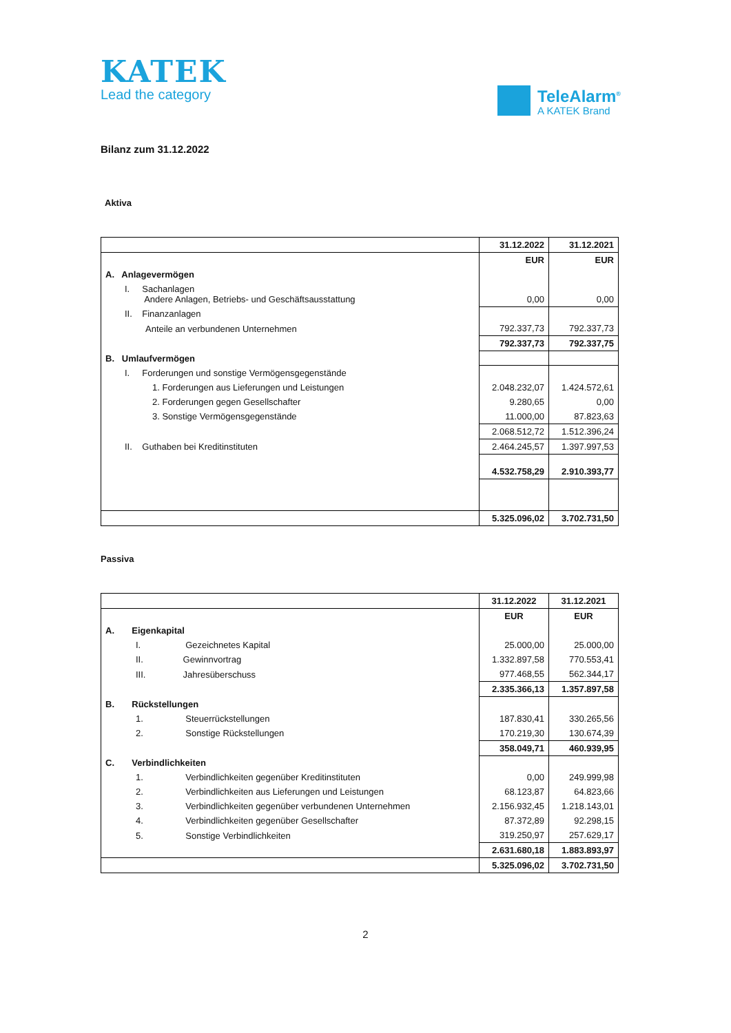KATEK
Lead the category
TeleAlarm<sup>®</sup>
A KATEK Brand
Bilanz zum 31.12.2022
Aktiva
| | 31.12.2022 | 31.12.2021 |
| | EUR | EUR |
| A. Anlagevermögen | | |
| I. Sachanlagen Andere Anlagen, Betriebs- und Geschäftsausstattung | 0,00 | 0,00 |
| II. Finanzanlagen | | |
| Anteile an verbundenen Unternehmen | 792.337,73 | 792.337,73 |
| | 792.337,73 | 792.337,75 |
| B. Umlaufvermögen | | |
| I. Forderungen und sonstige Vermögensgegenstände | | |
| 1. Forderungen aus Lieferungen und Leistungen | 2.048.232,07 | 1.424.572,61 |
| 2. Forderungen gegen Gesellschafter | 9.280,65 | 0,00 |
| 3. Sonstige Vermögensgegenstände | 11.000,00 | 87.823,63 |
| | 2.068.512,72 | 1.512.396,24 |
| II. Guthaben bei Kreditinstituten | 2.464.245,57 | 1.397.997,53 |
| | 4.532.758,29 | 2.910.393,77 |
| | 5.325.096,02 | 3.702.731,50 |
Passiva
| | 31.12.2022 | 31.12.2021 |
| | EUR | EUR |
| A. Eigenkapital | | |
| I. Gezeichnetes Kapital | 25.000,00 | 25.000,00 |
| II. Gewinnvortrag | 1.332.897,58 | 770.553,41 |
| III. Jahresüberschuss | 977.468,55 | 562.344,17 |
| | 2.335.366,13 | 1.357.897,58 |
| B. Rückstellungen | | |
| 1. Steuerrückstellungen | 187.830,41 | 330.265,56 |
| 2. Sonstige Rückstellungen | 170.219,30 | 130.674,39 |
| | 358.049,71 | 460.939,95 |
| C. Verbindlichkeiten | | |
| 1. Verbindlichkeiten gegenüber Kreditinstituten | 0,00 | 249.999,98 |
| 2. Verbindlichkeiten aus Lieferungen und Leistungen | 68.123,87 | 64.823,66 |
| 3. Verbindlichkeiten gegenüber verbundenen Unternehmen | 2.156.932,45 | 1.218.143,01 |
| 4. Verbindlichkeiten gegenüber Gesellschafter | 87.372,89 | 92.298,15 |
| 5. Sonstige Verbindlichkeiten | 319.250,97 | 257.629,17 |
| | 2.631.680,18 | 1.883.893,97 |
| | 5.325.096,02 | 3.702.731,50 |
2